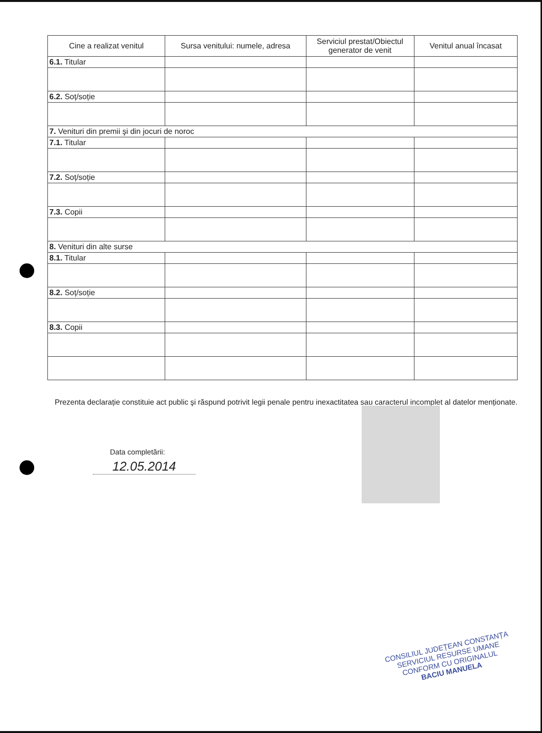| Cine a realizat venitul | Sursa venitului: numele, adresa | Serviciul prestat/Obiectul generator de venit | Venitul anual încasat |
| --- | --- | --- | --- |
| 6.1. Titular | | | |
| 6.2. Soț/soție | | | |
| 7. Venituri din premii şi din jocuri de noroc | | | |
| 7.1. Titular | | | |
| 7.2. Soț/soție | | | |
| 7.3. Copii | | | |
| 8. Venituri din alte surse | | | |
| 8.1. Titular | | | |
| 8.2. Soț/soție | | | |
| 8.3. Copii | | | |
Prezenta declarație constituie act public şi răspund potrivit legii penale pentru inexactitatea sau caracterul incomplet al datelor menționate.
Data completării:
12.05.2014
CONSILIUL JUDEȚEAN CONSTANȚA
SERVICIUL RESURSE UMANE
CONFORM CU ORIGINALUL
BACIU MANUELA